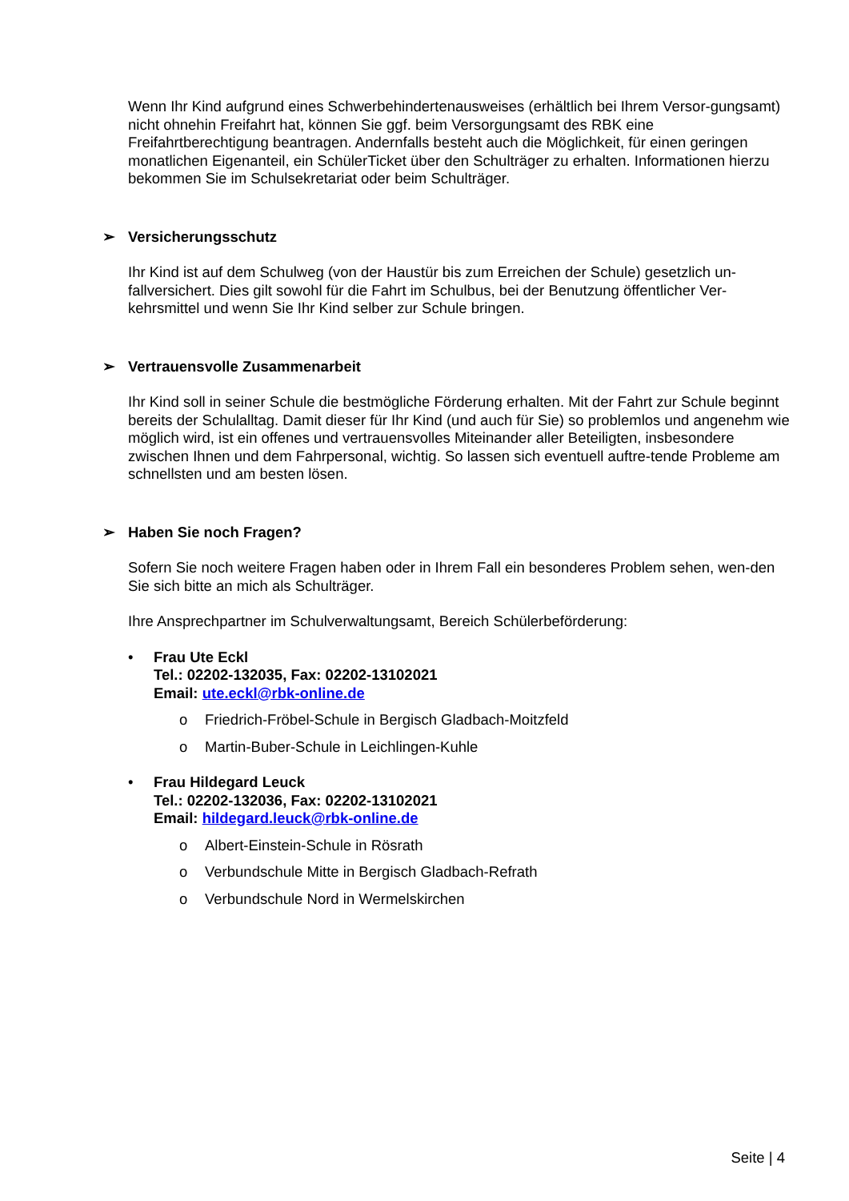Wenn Ihr Kind aufgrund eines Schwerbehindertenausweises (erhältlich bei Ihrem Versor-gungsamt) nicht ohnehin Freifahrt hat, können Sie ggf. beim Versorgungsamt des RBK eine Freifahrtberechtigung beantragen. Andernfalls besteht auch die Möglichkeit, für einen geringen monatlichen Eigenanteil, ein SchülerTicket über den Schulträger zu erhalten. Informationen hierzu bekommen Sie im Schulsekretariat oder beim Schulträger.
➢ Versicherungsschutz
Ihr Kind ist auf dem Schulweg (von der Haustür bis zum Erreichen der Schule) gesetzlich un-fallversichert. Dies gilt sowohl für die Fahrt im Schulbus, bei der Benutzung öffentlicher Ver-kehrsmittel und wenn Sie Ihr Kind selber zur Schule bringen.
➢ Vertrauensvolle Zusammenarbeit
Ihr Kind soll in seiner Schule die bestmögliche Förderung erhalten. Mit der Fahrt zur Schule beginnt bereits der Schulalltag. Damit dieser für Ihr Kind (und auch für Sie) so problemlos und angenehm wie möglich wird, ist ein offenes und vertrauensvolles Miteinander aller Beteiligten, insbesondere zwischen Ihnen und dem Fahrpersonal, wichtig. So lassen sich eventuell auftre-tende Probleme am schnellsten und am besten lösen.
➢ Haben Sie noch Fragen?
Sofern Sie noch weitere Fragen haben oder in Ihrem Fall ein besonderes Problem sehen, wen-den Sie sich bitte an mich als Schulträger.
Ihre Ansprechpartner im Schulverwaltungsamt, Bereich Schülerbeförderung:
• Frau Ute Eckl
Tel.: 02202-132035, Fax: 02202-13102021
Email: ute.eckl@rbk-online.de
o Friedrich-Fröbel-Schule in Bergisch Gladbach-Moitzfeld
o Martin-Buber-Schule in Leichlingen-Kuhle
• Frau Hildegard Leuck
Tel.: 02202-132036, Fax: 02202-13102021
Email: hildegard.leuck@rbk-online.de
o Albert-Einstein-Schule in Rösrath
o Verbundschule Mitte in Bergisch Gladbach-Refrath
o Verbundschule Nord in Wermelskirchen
Seite | 4